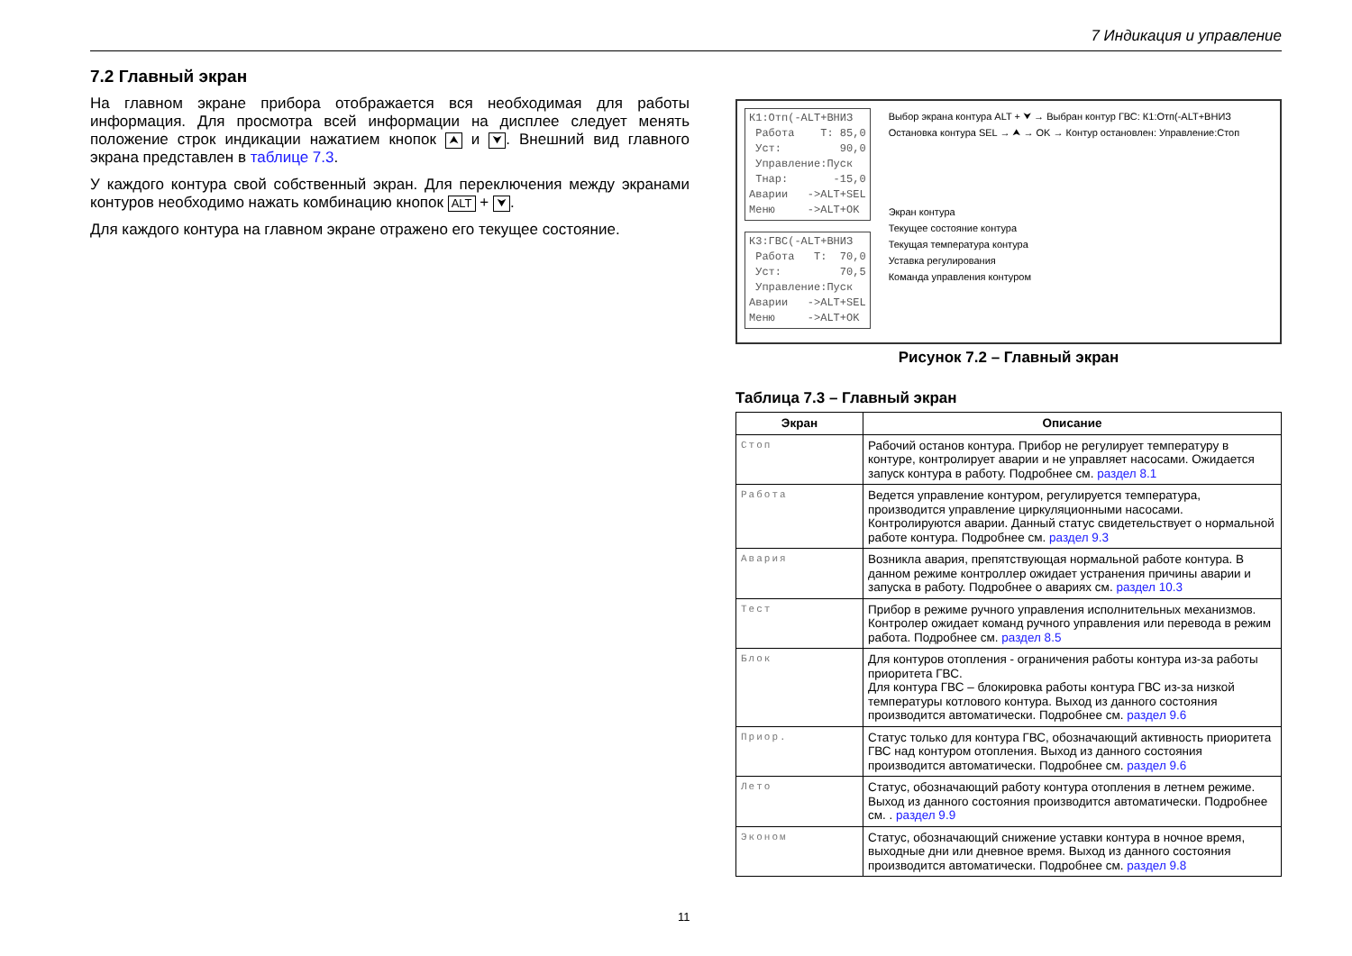7 Индикация и управление
7.2 Главный экран
На главном экране прибора отображается вся необходимая для работы информация. Для просмотра всей информации на дисплее следует менять положение строк индикации нажатием кнопок ⮝ и ⮟. Внешний вид главного экрана представлен в таблице 7.3.
У каждого контура свой собственный экран. Для переключения между экранами контуров необходимо нажать комбинацию кнопок ALT + ⮟.
Для каждого контура на главном экране отражено его текущее состояние.
К1:Отп(-ALT+ВНИЗ Работа Т: 85,0 Уст: 90,0 Управление:Пуск Тнар: -15,0 Аварии ->ALT+SEL Меню ->ALT+OK
К3:ГВС(-ALT+ВНИЗ Работа Т: 70,0 Уст: 70,5 Управление:Пуск Аварии ->ALT+SEL Меню ->ALT+OK
Выбор экрана контура ALT + ⮟ → Выбран контур ГВС: К1:Отп(-ALT+ВНИЗ
Остановка контура SEL → ⮝ → OK → Контур остановлен: Управление:Стоп
Экран контура
Текущее состояние контура
Текущая температура контура
Уставка регулирования
Команда управления контуром
Рисунок 7.2 – Главный экран
Таблица 7.3 – Главный экран
| Экран | Описание |
| --- | --- |
| Стоп | Рабочий останов контура. Прибор не регулирует температуру в контуре, контролирует аварии и не управляет насосами. Ожидается запуск контура в работу. Подробнее см. раздел 8.1 |
| Работа | Ведется управление контуром, регулируется температура, производится управление циркуляционными насосами. Контролируются аварии. Данный статус свидетельствует о нормальной работе контура. Подробнее см. раздел 9.3 |
| Авария | Возникла авария, препятствующая нормальной работе контура. В данном режиме контроллер ожидает устранения причины аварии и запуска в работу. Подробнее о авариях см. раздел 10.3 |
| Тест | Прибор в режиме ручного управления исполнительных механизмов. Контролер ожидает команд ручного управления или перевода в режим работа. Подробнее см. раздел 8.5 |
| Блок | Для контуров отопления - ограничения работы контура из-за работы приоритета ГВС. Для контура ГВС – блокировка работы контура ГВС из-за низкой температуры котлового контура. Выход из данного состояния производится автоматически. Подробнее см. раздел 9.6 |
| Приор. | Статус только для контура ГВС, обозначающий активность приоритета ГВС над контуром отопления. Выход из данного состояния производится автоматически. Подробнее см. раздел 9.6 |
| Лето | Статус, обозначающий работу контура отопления в летнем режиме. Выход из данного состояния производится автоматически. Подробнее см. . раздел 9.9 |
| Эконом | Статус, обозначающий снижение уставки контура в ночное время, выходные дни или дневное время. Выход из данного состояния производится автоматически. Подробнее см. раздел 9.8 |
11